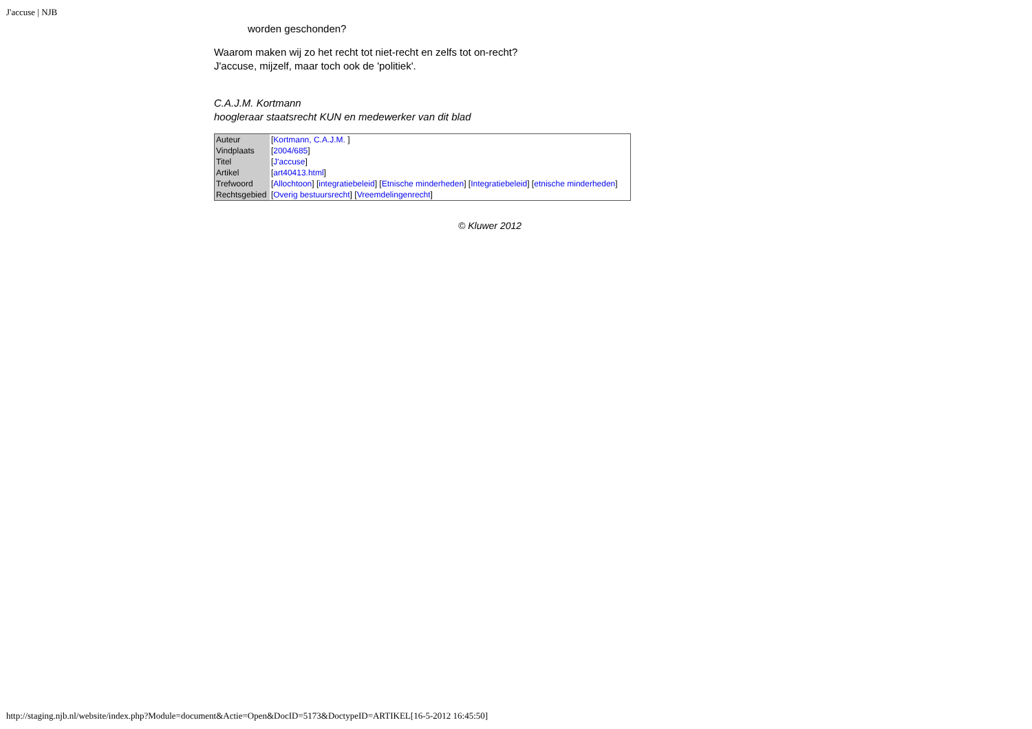J'accuse | NJB
worden geschonden?
Waarom maken wij zo het recht tot niet-recht en zelfs tot on-recht?
J'accuse, mijzelf, maar toch ook de 'politiek'.
C.A.J.M. Kortmann
hoogleraar staatsrecht KUN en medewerker van dit blad
| Auteur | [ Kortmann, C.A.J.M. ] |
| Vindplaats | [ 2004/685 ] |
| Titel | [ J'accuse ] |
| Artikel | [ art40413.html ] |
| Trefwoord | [ Allochtoon ] [ integratiebeleid ] [ Etnische minderheden ] [ Integratiebeleid ] [ etnische minderheden ] |
| Rechtsgebied | [ Overig bestuursrecht ] [ Vreemdelingenrecht ] |
© Kluwer 2012
http://staging.njb.nl/website/index.php?Module=document&Actie=Open&DocID=5173&DoctypeID=ARTIKEL[16-5-2012 16:45:50]